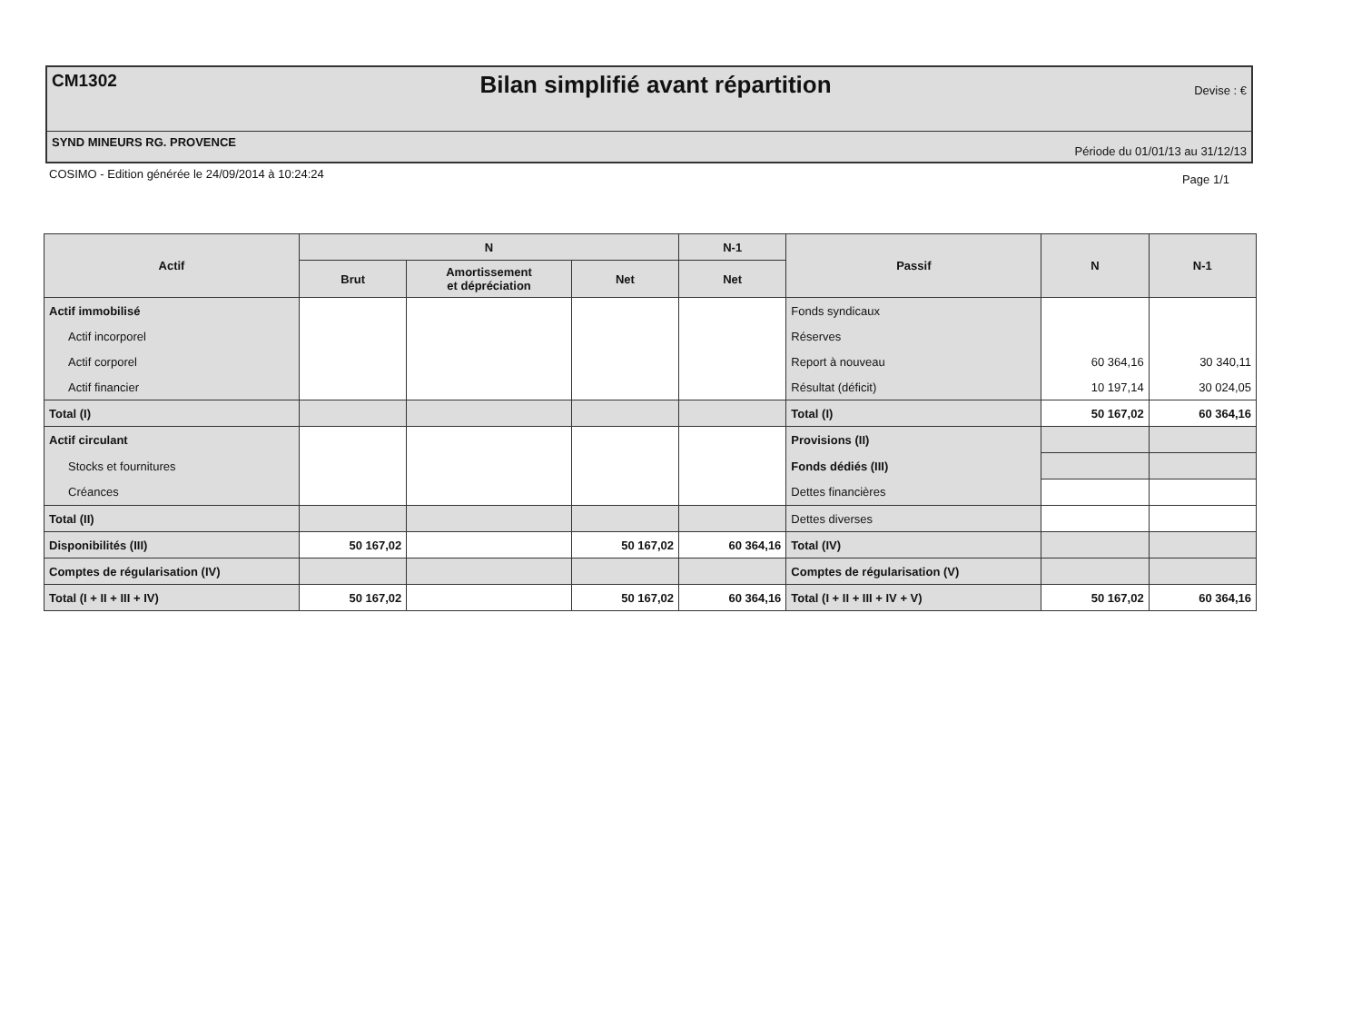CM1302 Bilan simplifié avant répartition Devise : €
SYND MINEURS RG. PROVENCE Période du 01/01/13 au 31/12/13
COSIMO - Edition générée le 24/09/2014 à 10:24:24 Page 1/1
| Actif | N | | | N-1 | Passif | N | N-1 |
| --- | --- | --- | --- | --- | --- | --- | --- |
| | Brut | Amortissement et dépréciation | Net | Net | | | |
| Actif immobilisé | | | | | Fonds syndicaux | | |
| Actif incorporel | | | | | Réserves | | |
| Actif corporel | | | | | Report à nouveau | 60 364,16 | 30 340,11 |
| Actif financier | | | | | Résultat (déficit) | 10 197,14 | 30 024,05 |
| Total (I) | | | | | Total (I) | 50 167,02 | 60 364,16 |
| Actif circulant | | | | | Provisions (II) | | |
| Stocks et fournitures | | | | | Fonds dédiés (III) | | |
| Créances | | | | | Dettes financières | | |
| Total (II) | | | | | Dettes diverses | | |
| Disponibilités (III) | 50 167,02 | | 50 167,02 | 60 364,16 | Total (IV) | | |
| Comptes de régularisation (IV) | | | | | Comptes de régularisation (V) | | |
| Total (I + II + III + IV) | 50 167,02 | | 50 167,02 | 60 364,16 | Total (I + II + III + IV + V) | 50 167,02 | 60 364,16 |